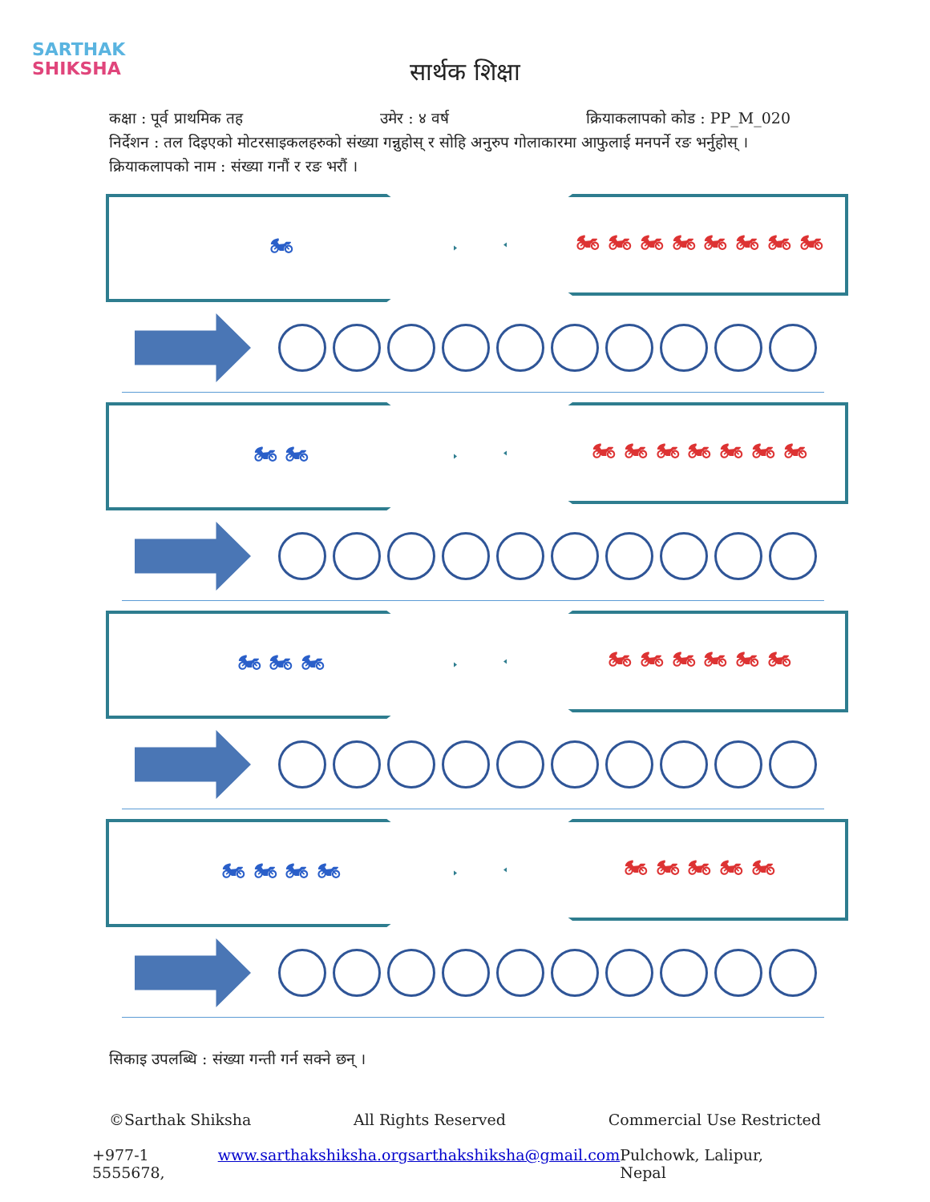SARTHAK
SHIKSHA
सार्थक शिक्षा
कक्षा : पूर्व प्राथमिक तह उमेर : ४ वर्ष क्रियाकलापको कोड : PP_M_020
निर्देशन : तल दिइएको मोटरसाइकलहरुको संख्या गन्नुहोस् र सोहि अनुरुप गोलाकारमा आफुलाई मनपर्ने रङ भर्नुहोस् ।
क्रियाकलापको नाम : संख्या गनौं र रङ भरौं ।
🏍 🏍 🏍 🏍 🏍 🏍 🏍 🏍 🏍
🏍 🏍 🏍 🏍 🏍 🏍 🏍 🏍 🏍
🏍 🏍 🏍 🏍 🏍 🏍 🏍 🏍 🏍
🏍 🏍 🏍 🏍 🏍 🏍 🏍 🏍 🏍
सिकाइ उपलब्धि : संख्या गन्ती गर्न सक्ने छन् ।
©Sarthak Shiksha All Rights Reserved Commercial Use Restricted
+977-1 5555678, www.sarthakshiksha.org sarthakshiksha@gmail.com Pulchowk, Lalipur, Nepal